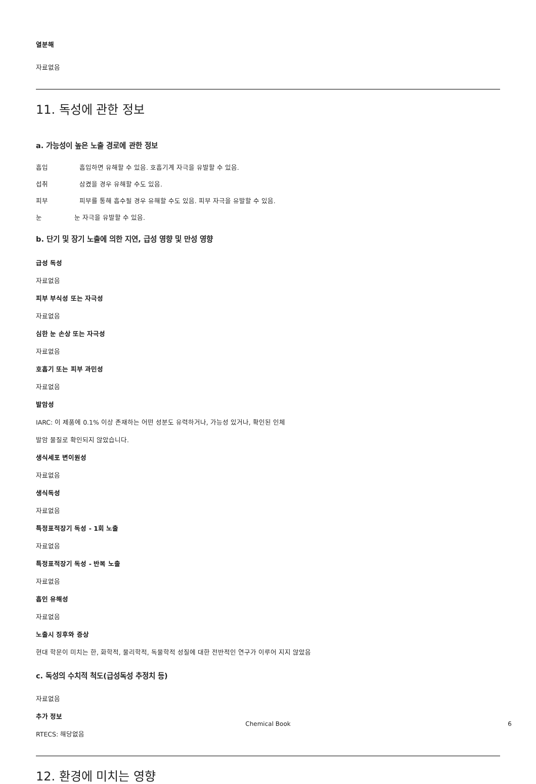열분해
자료없음
11. 독성에 관한 정보
a. 가능성이 높은 노출 경로에 관한 정보
흡입 흡입하면 유해할 수 있음. 호흡기계 자극을 유발할 수 있음.
섭취 삼켰을 경우 유해할 수도 있음.
피부 피부를 통해 흡수될 경우 유해할 수도 있음. 피부 자극을 유발할 수 있음.
눈 눈 자극을 유발할 수 있음.
b. 단기 및 장기 노출에 의한 지연, 급성 영향 및 만성 영향
급성 독성
자료없음
피부 부식성 또는 자극성
자료없음
심한 눈 손상 또는 자극성
자료없음
호흡기 또는 피부 과민성
자료없음
발암성
IARC: 이 제품에 0.1% 이상 존재하는 어떤 성분도 유력하거나, 가능성 있거나, 확인된 인체
발암 물질로 확인되지 않았습니다.
생식세포 변이원성
자료없음
생식독성
자료없음
특정표적장기 독성 - 1회 노출
자료없음
특정표적장기 독성 - 반복 노출
자료없음
흡인 유해성
자료없음
노출시 징후와 증상
현대 학문이 미치는 한, 화학적, 물리학적, 독물학적 성질에 대한 전반적인 연구가 이루어 지지 않았음
c. 독성의 수치적 척도(급성독성 추정치 등)
자료없음
추가 정보
RTECS: 해당없음
12. 환경에 미치는 영향
Chemical Book 6